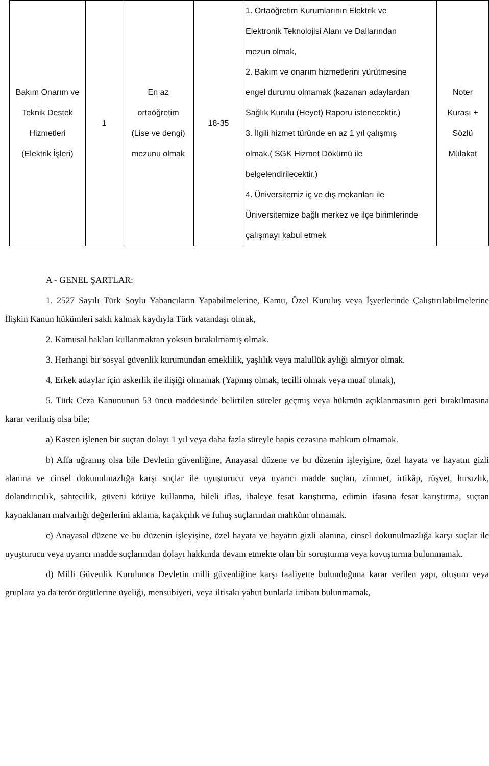| Bakım Onarım ve Teknik Destek Hizmetleri (Elektrik İşleri) | 1 | En az ortaöğretim (Lise ve dengi) mezunu olmak | 18-35 | 1. Ortaöğretim Kurumlarının Elektrik ve Elektronik Teknolojisi Alanı ve Dallarından mezun olmak, 2. Bakım ve onarım hizmetlerini yürütmesine engel durumu olmamak (kazanan adaylardan Sağlık Kurulu (Heyet) Raporu istenecektir.) 3. İlgili hizmet türünde en az 1 yıl çalışmış olmak.( SGK Hizmet Dökümü ile belgelendirilecektir.) 4. Üniversitemiz iç ve dış mekanları ile Üniversitemize bağlı merkez ve ilçe birimlerinde çalışmayı kabul etmek | Noter Kurası + Sözlü Mülakat |
A - GENEL ŞARTLAR:
1. 2527 Sayılı Türk Soylu Yabancıların Yapabilmelerine, Kamu, Özel Kuruluş veya İşyerlerinde Çalıştırılabilmelerine İlişkin Kanun hükümleri saklı kalmak kaydıyla Türk vatandaşı olmak,
2. Kamusal hakları kullanmaktan yoksun bırakılmamış olmak.
3. Herhangi bir sosyal güvenlik kurumundan emeklilik, yaşlılık veya malullük aylığı almıyor olmak.
4. Erkek adaylar için askerlik ile ilişiği olmamak (Yapmış olmak, tecilli olmak veya muaf olmak),
5. Türk Ceza Kanununun 53 üncü maddesinde belirtilen süreler geçmiş veya hükmün açıklanmasının geri bırakılmasına karar verilmiş olsa bile;
a) Kasten işlenen bir suçtan dolayı 1 yıl veya daha fazla süreyle hapis cezasına mahkum olmamak.
b) Affa uğramış olsa bile Devletin güvenliğine, Anayasal düzene ve bu düzenin işleyişine, özel hayata ve hayatın gizli alanına ve cinsel dokunulmazlığa karşı suçlar ile uyuşturucu veya uyarıcı madde suçları, zimmet, irtikâp, rüşvet, hırsızlık, dolandırıcılık, sahtecilik, güveni kötüye kullanma, hileli iflas, ihaleye fesat karıştırma, edimin ifasına fesat karıştırma, suçtan kaynaklanan malvarlığı değerlerini aklama, kaçakçılık ve fuhuş suçlarından mahkûm olmamak.
c) Anayasal düzene ve bu düzenin işleyişine, özel hayata ve hayatın gizli alanına, cinsel dokunulmazlığa karşı suçlar ile uyuşturucu veya uyarıcı madde suçlarından dolayı hakkında devam etmekte olan bir soruşturma veya kovuşturma bulunmamak.
d) Milli Güvenlik Kurulunca Devletin milli güvenliğine karşı faaliyette bulunduğuna karar verilen yapı, oluşum veya gruplara ya da terör örgütlerine üyeliği, mensubiyeti, veya iltisakı yahut bunlarla irtibatı bulunmamak,